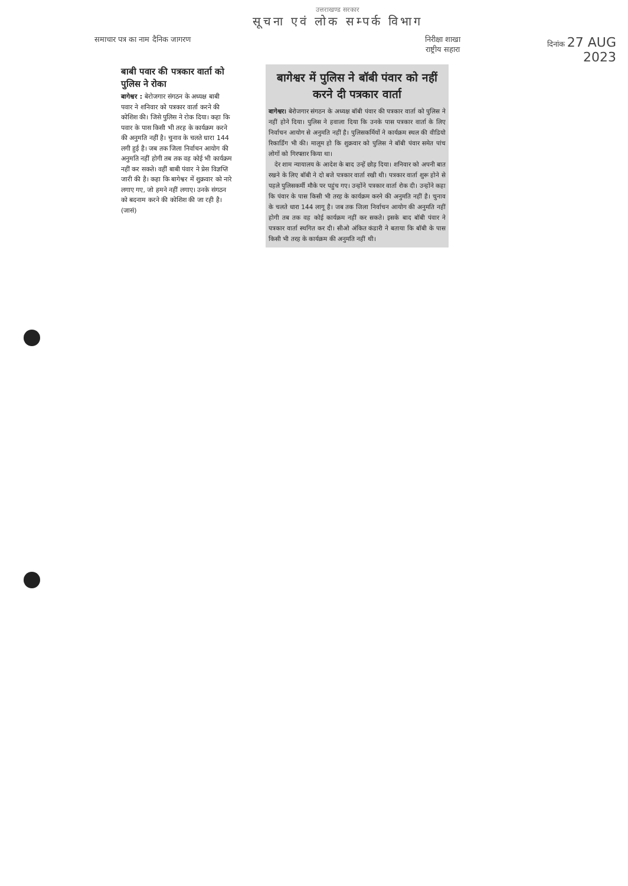उत्तराखण्ड सरकार
सूचना एवं लोक सम्पर्क विभाग
समाचार पत्र का नाम दैनिक जागरण निरीक्षा शाखा
राष्ट्रीय सहारा
दिनांक 27 AUG 2023
बाबी पवार की पत्रकार वार्ता को पुलिस ने रोका
बागेश्वर : बेरोजगार संगठन के अध्यक्ष बाबी पवार ने शनिवार को पत्रकार वार्ता करने की कोशिश की। जिसे पुलिस ने रोक दिया। कहा कि पवार के पास किसी भी तरह के कार्यक्रम करने की अनुमति नहीं है। चुनाव के चलते धारा 144 लगी हुई है। जब तक जिला निर्वाचन आयोग की अनुमति नहीं होगी तब तक वह कोई भी कार्यक्रम नहीं कर सकते। वहीं बाबी पंवार ने प्रेस विज्ञप्ति जारी की है। कहा कि बागेश्वर में शुक्रवार को नारे लगाए गए, जो हमने नहीं लगाए। उनके संगठन को बदनाम करने की कोशिश की जा रही है। (जासं)
बागेश्वर में पुलिस ने बॉबी पंवार को नहीं करने दी पत्रकार वार्ता
बागेश्वर। बेरोजगार संगठन के अध्यक्ष बॉबी पंवार की पत्रकार वार्ता को पुलिस ने नहीं होने दिया। पुलिस ने हवाला दिया कि उनके पास पत्रकार वार्ता के लिए निर्वाचन आयोग से अनुमति नहीं है। पुलिसकर्मियों ने कार्यक्रम स्थल की वीडियो रिकार्डिंग भी की। मालूम हो कि शुक्रवार को पुलिस ने बॉबी पंवार समेत पांच लोगों को गिरफ्तार किया था।
देर शाम न्यायालय के आदेश के बाद उन्हें छोड़ दिया। शनिवार को अपनी बात रखने के लिए बॉबी ने दो बजे पत्रकार वार्ता रखी थी। पत्रकार वार्ता शुरू होने से पहले पुलिसकर्मी मौके पर पहुंच गए। उन्होंने पत्रकार वार्ता रोक दी। उन्होंने कहा कि पंवार के पास किसी भी तरह के कार्यक्रम करने की अनुमति नहीं है। चुनाव के चलते धारा 144 लागू है। जब तक जिला निर्वाचन आयोग की अनुमति नहीं होगी तब तक वह कोई कार्यक्रम नहीं कर सकते। इसके बाद बॉबी पंवार ने पत्रकार वार्ता स्थगित कर दी। सीओ अंकित कंडारी ने बताया कि बॉबी के पास किसी भी तरह के कार्यक्रम की अनुमति नहीं थी।